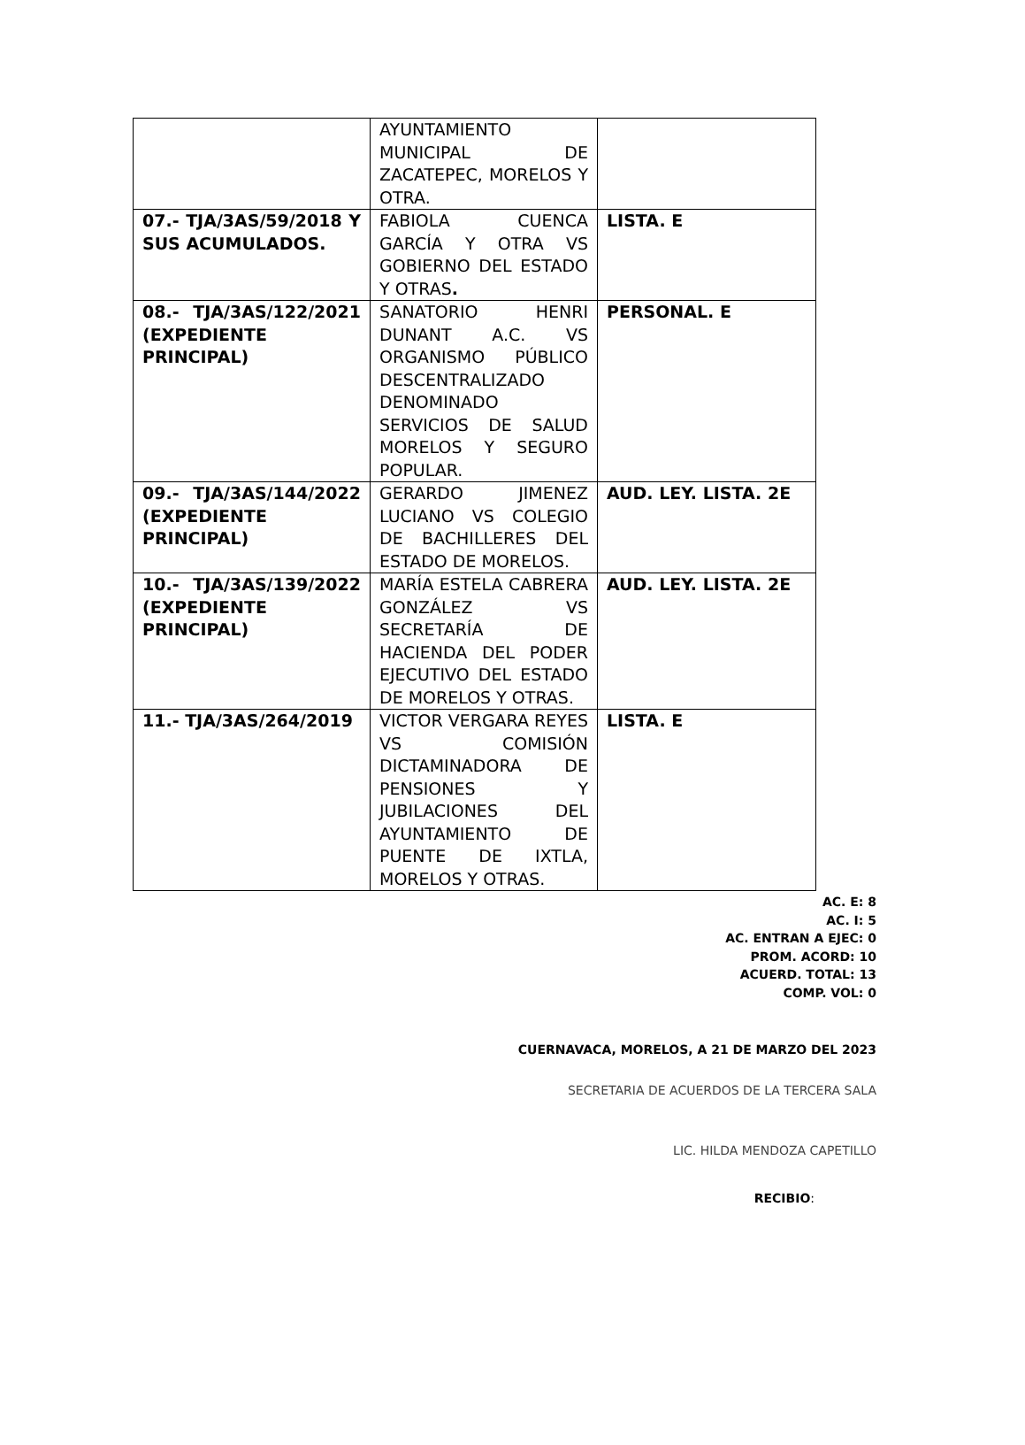| | AYUNTAMIENTO MUNICIPAL DE ZACATEPEC, MORELOS Y OTRA. | |
| 07.- TJA/3AS/59/2018 Y SUS ACUMULADOS. | FABIOLA CUENCA GARCÍA Y OTRA VS GOBIERNO DEL ESTADO Y OTRAS . | LISTA. E |
| 08.- TJA/3AS/122/2021 (EXPEDIENTE PRINCIPAL) | SANATORIO HENRI DUNANT A.C. VS ORGANISMO PÚBLICO DESCENTRALIZADO DENOMINADO SERVICIOS DE SALUD MORELOS Y SEGURO POPULAR. | PERSONAL. E |
| 09.- TJA/3AS/144/2022 (EXPEDIENTE PRINCIPAL) | GERARDO JIMENEZ LUCIANO VS COLEGIO DE BACHILLERES DEL ESTADO DE MORELOS. | AUD. LEY. LISTA. 2E |
| 10.- TJA/3AS/139/2022 (EXPEDIENTE PRINCIPAL) | MARÍA ESTELA CABRERA GONZÁLEZ VS SECRETARÍA DE HACIENDA DEL PODER EJECUTIVO DEL ESTADO DE MORELOS Y OTRAS. | AUD. LEY. LISTA. 2E |
| 11.- TJA/3AS/264/2019 | VICTOR VERGARA REYES VS COMISIÓN DICTAMINADORA DE PENSIONES Y JUBILACIONES DEL AYUNTAMIENTO DE PUENTE DE IXTLA, MORELOS Y OTRAS. | LISTA. E |
AC. E: 8
AC. I: 5
AC. ENTRAN A EJEC: 0
PROM. ACORD: 10
ACUERD. TOTAL: 13
COMP. VOL: 0
CUERNAVACA, MORELOS, A 21 DE MARZO DEL 2023
SECRETARIA DE ACUERDOS DE LA TERCERA SALA
LIC. HILDA MENDOZA CAPETILLO
RECIBIO: